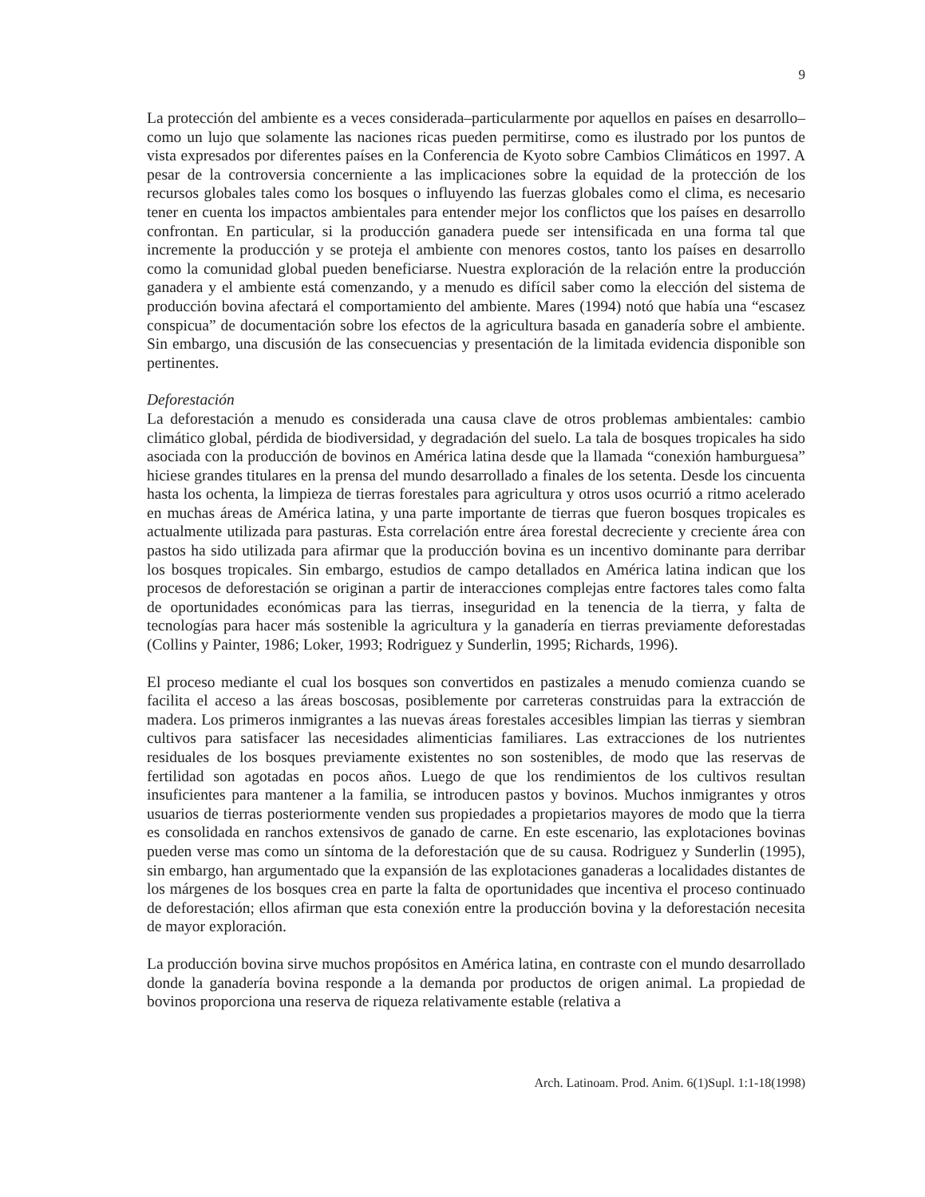9
La protección del ambiente es a veces considerada–particularmente por aquellos en países en desarrollo–como un lujo que solamente las naciones ricas pueden permitirse, como es ilustrado por los puntos de vista expresados por diferentes países en la Conferencia de Kyoto sobre Cambios Climáticos en 1997. A pesar de la controversia concerniente a las implicaciones sobre la equidad de la protección de los recursos globales tales como los bosques o influyendo las fuerzas globales como el clima, es necesario tener en cuenta los impactos ambientales para entender mejor los conflictos que los países en desarrollo confrontan. En particular, si la producción ganadera puede ser intensificada en una forma tal que incremente la producción y se proteja el ambiente con menores costos, tanto los países en desarrollo como la comunidad global pueden beneficiarse. Nuestra exploración de la relación entre la producción ganadera y el ambiente está comenzando, y a menudo es difícil saber como la elección del sistema de producción bovina afectará el comportamiento del ambiente. Mares (1994) notó que había una “escasez conspicua” de documentación sobre los efectos de la agricultura basada en ganadería sobre el ambiente. Sin embargo, una discusión de las consecuencias y presentación de la limitada evidencia disponible son pertinentes.
Deforestación
La deforestación a menudo es considerada una causa clave de otros problemas ambientales: cambio climático global, pérdida de biodiversidad, y degradación del suelo. La tala de bosques tropicales ha sido asociada con la producción de bovinos en América latina desde que la llamada “conexión hamburguesa” hiciese grandes titulares en la prensa del mundo desarrollado a finales de los setenta. Desde los cincuenta hasta los ochenta, la limpieza de tierras forestales para agricultura y otros usos ocurrió a ritmo acelerado en muchas áreas de América latina, y una parte importante de tierras que fueron bosques tropicales es actualmente utilizada para pasturas. Esta correlación entre área forestal decreciente y creciente área con pastos ha sido utilizada para afirmar que la producción bovina es un incentivo dominante para derribar los bosques tropicales. Sin embargo, estudios de campo detallados en América latina indican que los procesos de deforestación se originan a partir de interacciones complejas entre factores tales como falta de oportunidades económicas para las tierras, inseguridad en la tenencia de la tierra, y falta de tecnologías para hacer más sostenible la agricultura y la ganadería en tierras previamente deforestadas (Collins y Painter, 1986; Loker, 1993; Rodriguez y Sunderlin, 1995; Richards, 1996).
El proceso mediante el cual los bosques son convertidos en pastizales a menudo comienza cuando se facilita el acceso a las áreas boscosas, posiblemente por carreteras construidas para la extracción de madera. Los primeros inmigrantes a las nuevas áreas forestales accesibles limpian las tierras y siembran cultivos para satisfacer las necesidades alimenticias familiares. Las extracciones de los nutrientes residuales de los bosques previamente existentes no son sostenibles, de modo que las reservas de fertilidad son agotadas en pocos años. Luego de que los rendimientos de los cultivos resultan insuficientes para mantener a la familia, se introducen pastos y bovinos. Muchos inmigrantes y otros usuarios de tierras posteriormente venden sus propiedades a propietarios mayores de modo que la tierra es consolidada en ranchos extensivos de ganado de carne. En este escenario, las explotaciones bovinas pueden verse mas como un síntoma de la deforestación que de su causa. Rodriguez y Sunderlin (1995), sin embargo, han argumentado que la expansión de las explotaciones ganaderas a localidades distantes de los márgenes de los bosques crea en parte la falta de oportunidades que incentiva el proceso continuado de deforestación; ellos afirman que esta conexión entre la producción bovina y la deforestación necesita de mayor exploración.
La producción bovina sirve muchos propósitos en América latina, en contraste con el mundo desarrollado donde la ganadería bovina responde a la demanda por productos de origen animal. La propiedad de bovinos proporciona una reserva de riqueza relativamente estable (relativa a
Arch. Latinoam. Prod. Anim. 6(1)Supl. 1:1-18(1998)